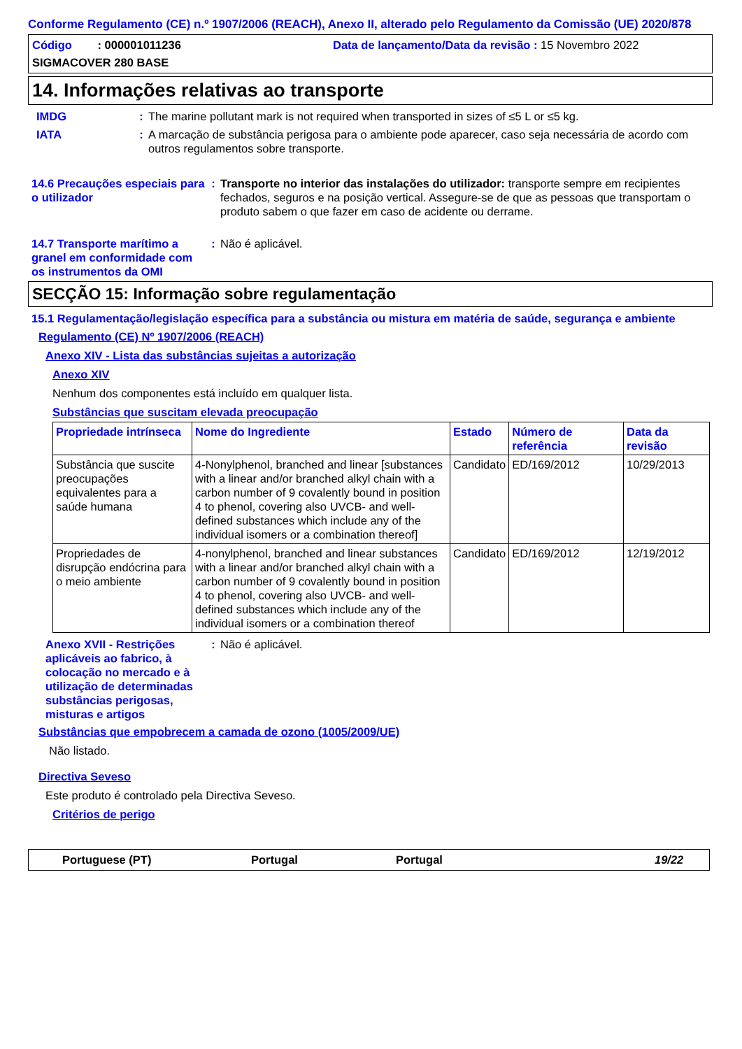Conforme Regulamento (CE) n.º 1907/2006 (REACH), Anexo II, alterado pelo Regulamento da Comissão (UE) 2020/878
Código : 000001011236 Data de lançamento/Data da revisão : 15 Novembro 2022
SIGMACOVER 280 BASE
14. Informações relativas ao transporte
IMDG : The marine pollutant mark is not required when transported in sizes of ≤5 L or ≤5 kg.
IATA : A marcação de substância perigosa para o ambiente pode aparecer, caso seja necessária de acordo com outros regulamentos sobre transporte.
14.6 Precauções especiais para o utilizador
: Transporte no interior das instalações do utilizador: transporte sempre em recipientes fechados, seguros e na posição vertical. Assegure-se de que as pessoas que transportam o produto sabem o que fazer em caso de acidente ou derrame.
14.7 Transporte marítimo a granel em conformidade com os instrumentos da OMI
: Não é aplicável.
SECÇÃO 15: Informação sobre regulamentação
15.1 Regulamentação/legislação específica para a substância ou mistura em matéria de saúde, segurança e ambiente
Regulamento (CE) Nº 1907/2006 (REACH)
Anexo XIV - Lista das substâncias sujeitas a autorização
Anexo XIV
Nenhum dos componentes está incluído em qualquer lista.
Substâncias que suscitam elevada preocupação
| Propriedade intrínseca | Nome do Ingrediente | Estado | Número de referência | Data da revisão |
| --- | --- | --- | --- | --- |
| Substância que suscite preocupações equivalentes para a saúde humana | 4-Nonylphenol, branched and linear [substances with a linear and/or branched alkyl chain with a carbon number of 9 covalently bound in position 4 to phenol, covering also UVCB- and well-defined substances which include any of the individual isomers or a combination thereof] | Candidato | ED/169/2012 | 10/29/2013 |
| Propriedades de disrupção endócrina para o meio ambiente | 4-nonylphenol, branched and linear substances with a linear and/or branched alkyl chain with a carbon number of 9 covalently bound in position 4 to phenol, covering also UVCB- and well-defined substances which include any of the individual isomers or a combination thereof | Candidato | ED/169/2012 | 12/19/2012 |
Anexo XVII - Restrições aplicáveis ao fabrico, à colocação no mercado e à utilização de determinadas substâncias perigosas, misturas e artigos
: Não é aplicável.
Substâncias que empobrecem a camada de ozono (1005/2009/UE)
Não listado.
Directiva Seveso
Este produto é controlado pela Directiva Seveso.
Critérios de perigo
Portuguese (PT) Portugal Portugal 19/22